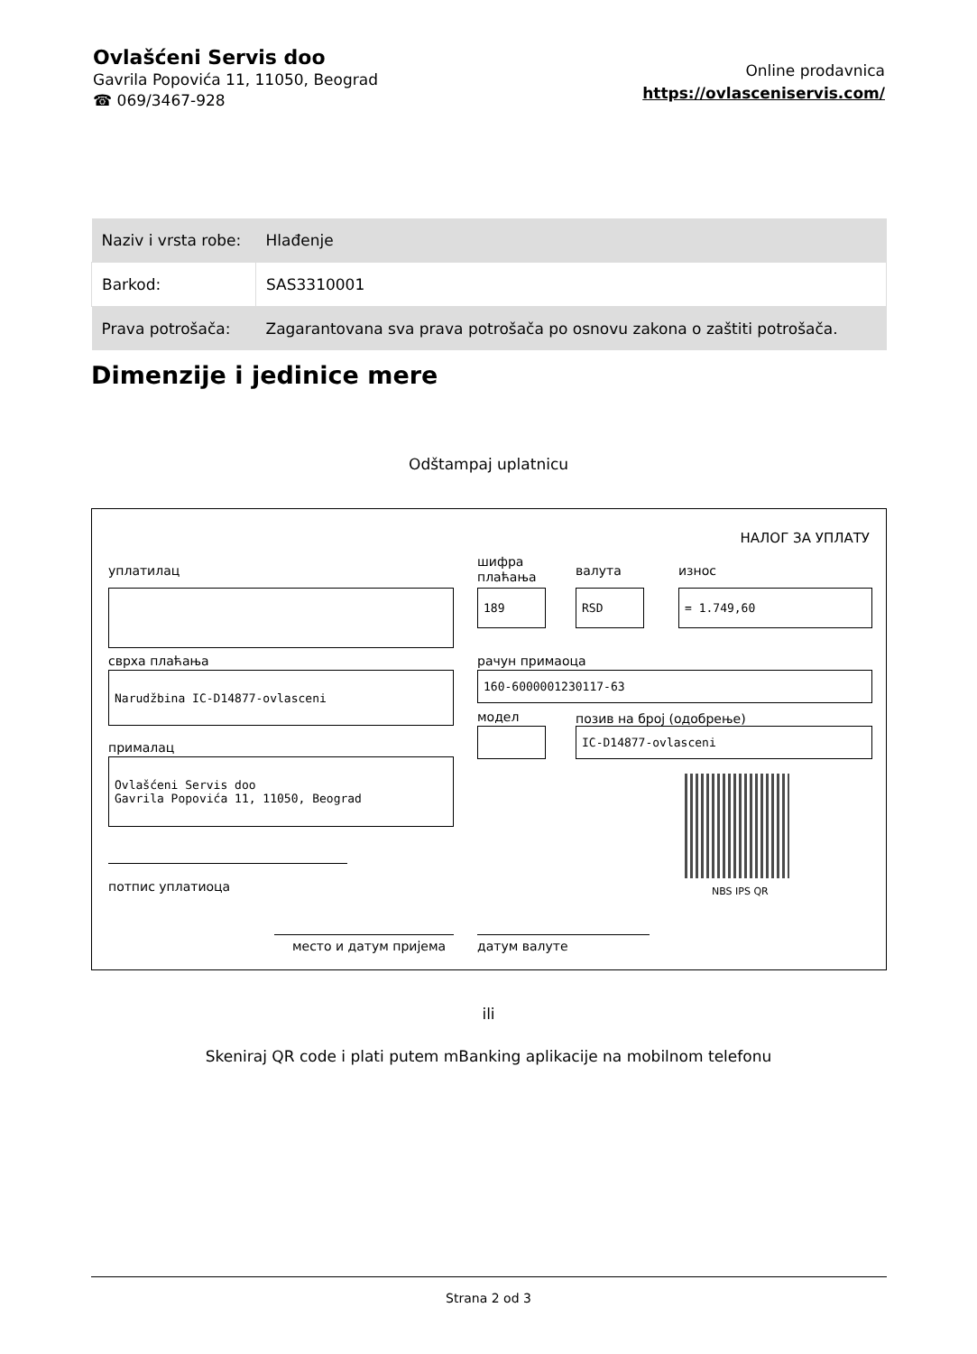Ovlašćeni Servis doo
Gavrila Popovića 11, 11050, Beograd
☎ 069/3467-928
Online prodavnica
https://ovlasceniservis.com/
| Naziv i vrsta robe: | Hlađenje |
| Barkod: | SAS3310001 |
| Prava potrošača: | Zagarantovana sva prava potrošača po osnovu zakona o zaštiti potrošača. |
Dimenzije i jedinice mere
Odštampaj uplatnicu
НАЛОГ ЗА УПЛАТУ
уплатилац
шифра
плаћања
валута износ
189 RSD = 1.749,60
сврха плаћања рачун примаоца
Narudžbina IC-D14877-ovlasceni 160-6000001230117-63
модел позив на број (одобрење)
IC-D14877-ovlasceni
прималац
Ovlašćeni Servis doo
Gavrila Popovića 11, 11050, Beograd
NBS IPS QR
потпис уплатиоца
место и датум пријема датум валуте
ili
Skeniraj QR code i plati putem mBanking aplikacije na mobilnom telefonu
Strana 2 od 3